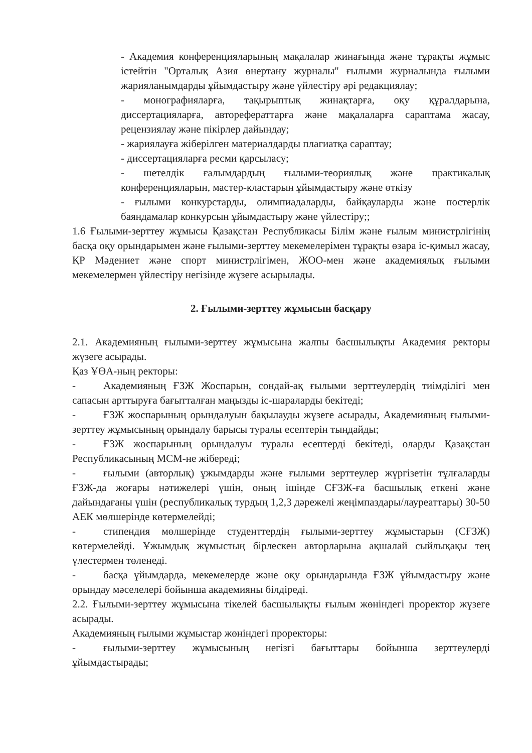- Академия конференцияларының мақалалар жинағында және тұрақты жұмыс істейтін "Орталық Азия өнертану журналы" ғылыми журналында ғылыми жарияланымдарды ұйымдастыру және үйлестіру әрі редакциялау;
- монографияларға, тақырыптық жинақтарға, оқу құралдарына, диссертацияларға, авторефераттарға және мақалаларға сараптама жасау, рецензиялау және пікірлер дайындау;
- жариялауға жіберілген материалдарды плагиатқа сараптау;
- диссертацияларға ресми қарсыласу;
- шетелдік ғалымдардың ғылыми-теориялық және практикалық конференцияларын, мастер-кластарын ұйымдастыру және өткізу
- ғылыми конкурстарды, олимпиадаларды, байқауларды және постерлік баяндамалар конкурсын ұйымдастыру және үйлестіру;;
1.6 Ғылыми-зерттеу жұмысы Қазақстан Республикасы Білім және ғылым министрлігінің басқа оқу орындарымен және ғылыми-зерттеу мекемелерімен тұрақты өзара іс-қимыл жасау, ҚР Мәдениет және спорт министрлігімен, ЖОО-мен және академиялық ғылыми мекемелермен үйлестіру негізінде жүзеге асырылады.
2. Ғылыми-зерттеу жұмысын басқару
2.1. Академияның ғылыми-зерттеу жұмысына жалпы басшылықты Академия ректоры жүзеге асырады.
Қаз ҰӨА-ның ректоры:
- Академияның ҒЗЖ Жоспарын, сондай-ақ ғылыми зерттеулердің тиімділігі мен сапасын арттыруға бағытталған маңызды іс-шараларды бекітеді;
- ҒЗЖ жоспарының орындалуын бақылауды жүзеге асырады, Академияның ғылыми-зерттеу жұмысының орындалу барысы туралы есептерін тыңдайды;
- ҒЗЖ жоспарының орындалуы туралы есептерді бекітеді, оларды Қазақстан Республикасының МСМ-не жібереді;
- ғылыми (авторлық) ұжымдарды және ғылыми зерттеулер жүргізетін тұлғаларды ҒЗЖ-да жоғары нәтижелері үшін, оның ішінде СҒЗЖ-ға басшылық еткені және дайындағаны үшін (республикалық турдың 1,2,3 дәрежелі жеңімпаздары/лауреаттары) 30-50 АЕК мөлшерінде көтермелейді;
- стипендия мөлшерінде студенттердің ғылыми-зерттеу жұмыстарын (СҒЗЖ) көтермелейді. Ұжымдық жұмыстың бірлескен авторларына ақшалай сыйлықақы тең үлестермен төленеді.
- басқа ұйымдарда, мекемелерде және оқу орындарында ҒЗЖ ұйымдастыру және орындау мәселелері бойынша академияны білдіреді.
2.2. Ғылыми-зерттеу жұмысына тікелей басшылықты ғылым жөніндегі проректор жүзеге асырады.
Академияның ғылыми жұмыстар жөніндегі проректоры:
- ғылыми-зерттеу жұмысының негізгі бағыттары бойынша зерттеулерді ұйымдастырады;